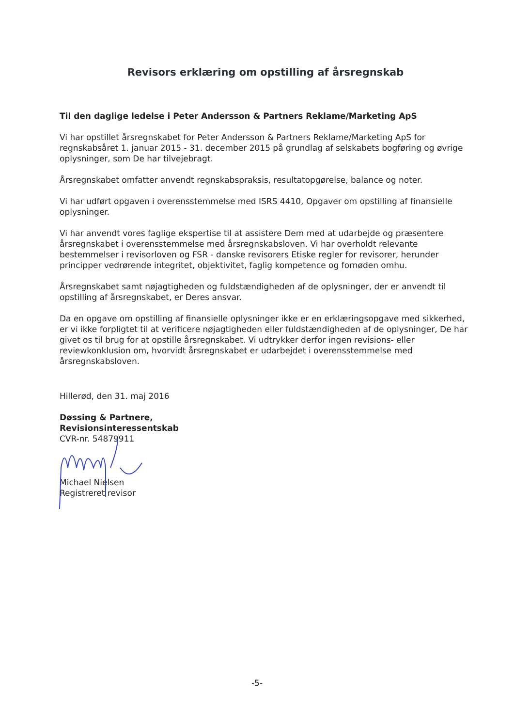Revisors erklæring om opstilling af årsregnskab
Til den daglige ledelse i Peter Andersson & Partners Reklame/Marketing ApS
Vi har opstillet årsregnskabet for Peter Andersson & Partners Reklame/Marketing ApS for regnskabsåret 1. januar 2015 - 31. december 2015 på grundlag af selskabets bogføring og øvrige oplysninger, som De har tilvejebragt.
Årsregnskabet omfatter anvendt regnskabspraksis, resultatopgørelse, balance og noter.
Vi har udført opgaven i overensstemmelse med ISRS 4410, Opgaver om opstilling af finansielle oplysninger.
Vi har anvendt vores faglige ekspertise til at assistere Dem med at udarbejde og præsentere årsregnskabet i overensstemmelse med årsregnskabsloven. Vi har overholdt relevante bestemmelser i revisorloven og FSR - danske revisorers Etiske regler for revisorer, herunder principper vedrørende integritet, objektivitet, faglig kompetence og fornøden omhu.
Årsregnskabet samt nøjagtigheden og fuldstændigheden af de oplysninger, der er anvendt til opstilling af årsregnskabet, er Deres ansvar.
Da en opgave om opstilling af finansielle oplysninger ikke er en erklæringsopgave med sikkerhed, er vi ikke forpligtet til at verificere nøjagtigheden eller fuldstændigheden af de oplysninger, De har givet os til brug for at opstille årsregnskabet. Vi udtrykker derfor ingen revisions- eller reviewkonklusion om, hvorvidt årsregnskabet er udarbejdet i overensstemmelse med årsregnskabsloven.
Hillerød, den 31. maj 2016
Døssing & Partnere,
Revisionsinteressentskab
CVR-nr. 54879911
Michael Nielsen
Registreret revisor
-5-